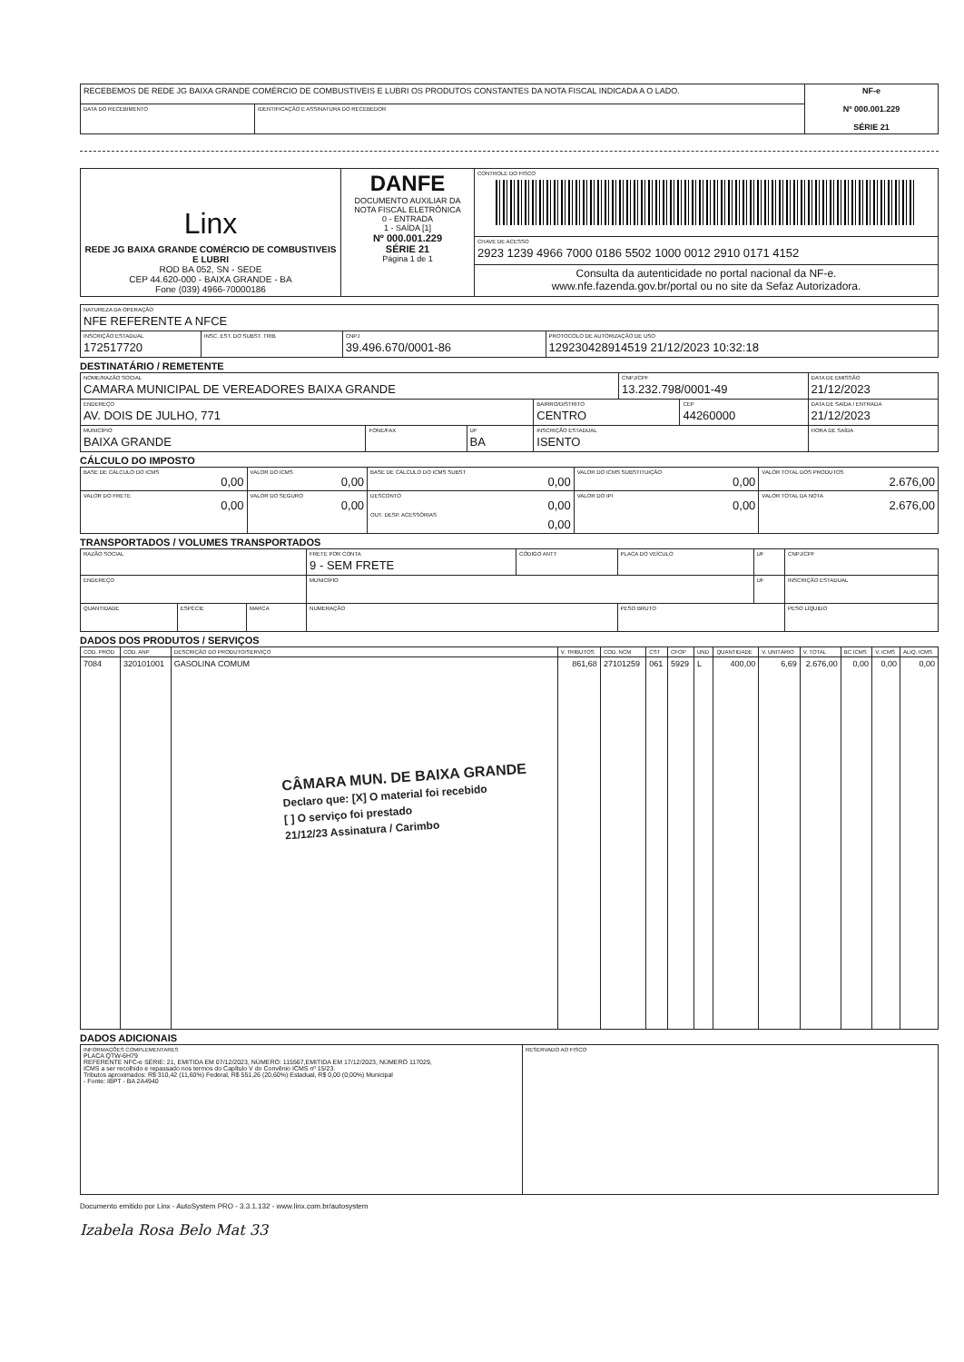| RECEBEMOS DE REDE JG BAIXA GRANDE COMÉRCIO DE COMBUSTIVEIS E LUBRI OS PRODUTOS CONSTANTES DA NOTA FISCAL INDICADA A O LADO. | | NF-e Nº 000.001.229 SÉRIE 21 |
| DATA DO RECEBIMENTO | IDENTIFICAÇÃO E ASSINATURA DO RECEBEDOR | |
| Linx REDE JG BAIXA GRANDE COMÉRCIO DE COMBUSTIVEIS E LUBRI ROD BA 052, SN - SEDE CEP 44.620-000 - BAIXA GRANDE - BA Fone (039) 4966-70000186 | DANFE DOCUMENTO AUXILIAR DA NOTA FISCAL ELETRÔNICA 0 - ENTRADA 1 - SAÍDA [1] Nº 000.001.229 SÉRIE 21 Página 1 de 1 | CONTROLE DO FISCO |
| | | CHAVE DE ACESSO 2923 1239 4966 7000 0186 5502 1000 0012 2910 0171 4152 |
| | | Consulta da autenticidade no portal nacional da NF-e. www.nfe.fazenda.gov.br/portal ou no site da Sefaz Autorizadora. |
| NATUREZA DA OPERAÇÃO NFE REFERENTE A NFCE | | | |
| INSCRIÇÃO ESTADUAL 172517720 | INSC. EST. DO SUBST. TRIB | CNPJ 39.496.670/0001-86 | PROTOCOLO DE AUTORIZAÇÃO DE USO 129230428914519 21/12/2023 10:32:18 |
DESTINATÁRIO / REMETENTE
| NOME/RAZÃO SOCIAL CAMARA MUNICIPAL DE VEREADORES BAIXA GRANDE | | | | CNPJ/CPF 13.232.798/0001-49 | | DATA DE EMISSÃO 21/12/2023 |
| ENDEREÇO AV. DOIS DE JULHO, 771 | | | BAIRRO/DISTRITO CENTRO | | CEP 44260000 | DATA DE SAÍDA / ENTRADA 21/12/2023 |
| MUNICÍPIO BAIXA GRANDE | FONE/FAX | UF BA | INSCRIÇÃO ESTADUAL ISENTO | | | HORA DE SAÍDA |
CÁLCULO DO IMPOSTO
| BASE DE CÁLCULO DO ICMS 0,00 | VALOR DO ICMS 0,00 | BASE DE CÁLCULO DO ICMS SUBST 0,00 | VALOR DO ICMS SUBSTITUIÇÃO 0,00 | VALOR TOTAL DOS PRODUTOS 2.676,00 |
| VALOR DO FRETE 0,00 | VALOR DO SEGURO 0,00 | DESCONTO 0,00 OUT. DESP. ACESSÓRIAS 0,00 | VALOR DO IPI 0,00 | VALOR TOTAL DA NOTA 2.676,00 |
TRANSPORTADOS / VOLUMES TRANSPORTADOS
| RAZÃO SOCIAL | | | FRETE POR CONTA 9 - SEM FRETE | CÓDIGO ANTT | PLACA DO VEÍCULO | UF | CNPJ/CPF |
| ENDEREÇO | | | MUNICÍPIO | | | UF | INSCRIÇÃO ESTADUAL |
| QUANTIDADE | ESPÉCIE | MARCA | NUMERAÇÃO | | PESO BRUTO | | PESO LÍQUIDO |
DADOS DOS PRODUTOS / SERVIÇOS
| COD. PROD | COD. ANP | DESCRIÇÃO DO PRODUTO/SERVIÇO | V. TRIBUTOS | COD. NCM | CST | CFOP | UND | QUANTIDADE | V. UNITÁRIO | V. TOTAL | BC ICMS | V. ICMS | ALIQ. ICMS |
| --- | --- | --- | --- | --- | --- | --- | --- | --- | --- | --- | --- | --- | --- |
| 7084 | 320101001 | GASOLINA COMUM CÂMARA MUN. DE BAIXA GRANDE Declaro que: [X] O material foi recebido [ ] O serviço foi prestado 21/12/23 Assinatura / Carimbo | 861,68 | 27101259 | 061 | 5929 | L | 400,00 | 6,69 | 2.676,00 | 0,00 | 0,00 | 0,00 |
DADOS ADICIONAIS
| INFORMAÇÕES COMPLEMENTARES PLACA QTW-6H79 REFERENTE NFC-e SÉRIE: 21, EMITIDA EM 07/12/2023, NÚMERO: 115567,EMITIDA EM 17/12/2023, NÚMERO 117029, ICMS a ser recolhido e repassado nos termos do Capítulo V do Convênio ICMS nº 15/23. Tributos aproximados: R$ 310,42 (11,60%) Federal, R$ 551,26 (20,60%) Estadual, R$ 0,00 (0,00%) Municipal - Fonte: IBPT - BA 2A4940 | RESERVADO AO FISCO |
Documento emitido por Linx - AutoSystem PRO - 3.3.1.132 - www.linx.com.br/autosystem
Izabela Rosa Belo Mat 33